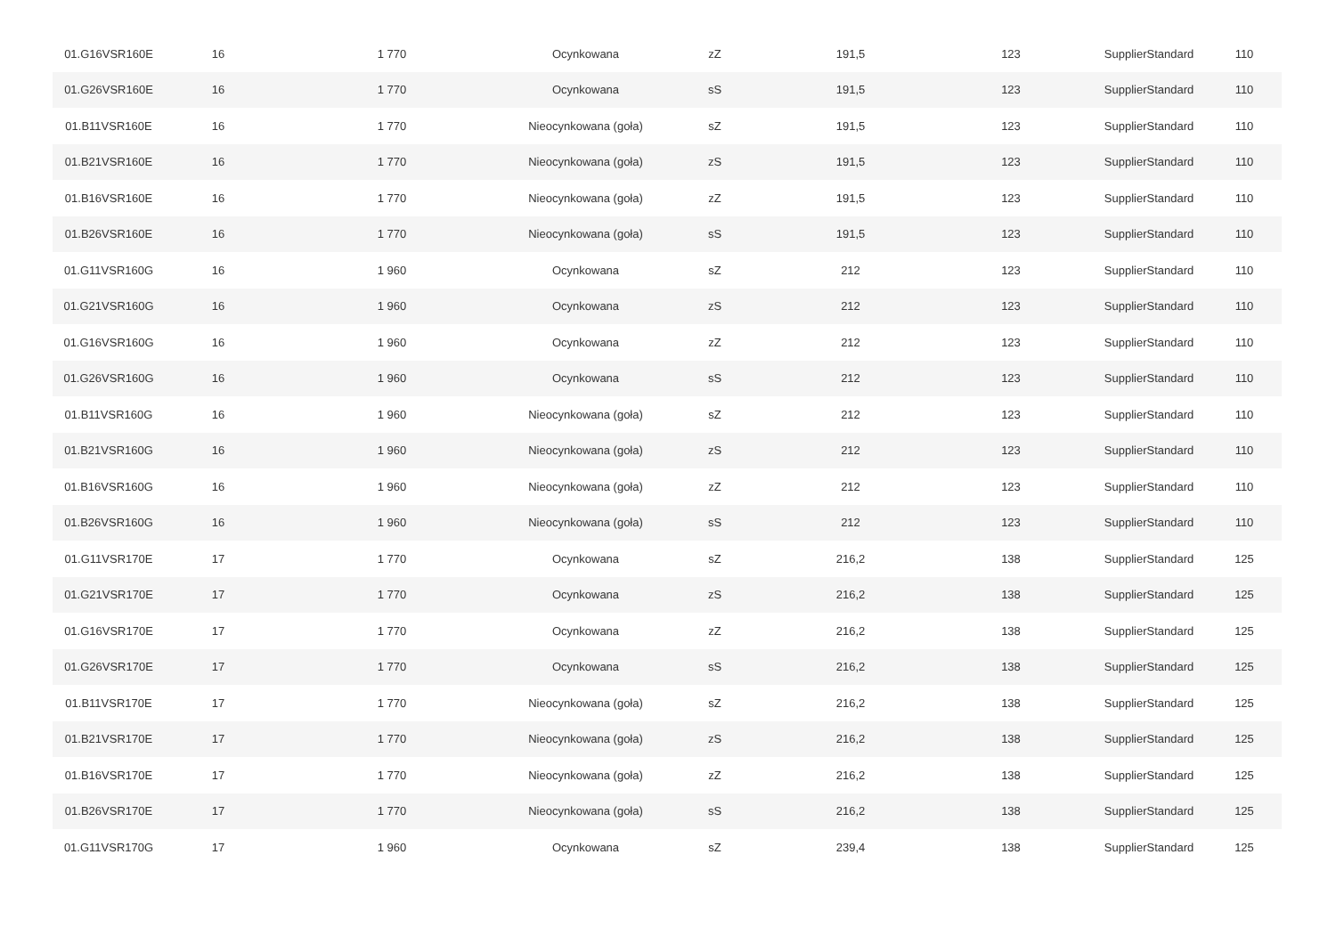| 01.G16VSR160E | 16 | 1 770 | Ocynkowana | zZ | 191,5 | 123 | SupplierStandard | 110 |
| 01.G26VSR160E | 16 | 1 770 | Ocynkowana | sS | 191,5 | 123 | SupplierStandard | 110 |
| 01.B11VSR160E | 16 | 1 770 | Nieocynkowana (goła) | sZ | 191,5 | 123 | SupplierStandard | 110 |
| 01.B21VSR160E | 16 | 1 770 | Nieocynkowana (goła) | zS | 191,5 | 123 | SupplierStandard | 110 |
| 01.B16VSR160E | 16 | 1 770 | Nieocynkowana (goła) | zZ | 191,5 | 123 | SupplierStandard | 110 |
| 01.B26VSR160E | 16 | 1 770 | Nieocynkowana (goła) | sS | 191,5 | 123 | SupplierStandard | 110 |
| 01.G11VSR160G | 16 | 1 960 | Ocynkowana | sZ | 212 | 123 | SupplierStandard | 110 |
| 01.G21VSR160G | 16 | 1 960 | Ocynkowana | zS | 212 | 123 | SupplierStandard | 110 |
| 01.G16VSR160G | 16 | 1 960 | Ocynkowana | zZ | 212 | 123 | SupplierStandard | 110 |
| 01.G26VSR160G | 16 | 1 960 | Ocynkowana | sS | 212 | 123 | SupplierStandard | 110 |
| 01.B11VSR160G | 16 | 1 960 | Nieocynkowana (goła) | sZ | 212 | 123 | SupplierStandard | 110 |
| 01.B21VSR160G | 16 | 1 960 | Nieocynkowana (goła) | zS | 212 | 123 | SupplierStandard | 110 |
| 01.B16VSR160G | 16 | 1 960 | Nieocynkowana (goła) | zZ | 212 | 123 | SupplierStandard | 110 |
| 01.B26VSR160G | 16 | 1 960 | Nieocynkowana (goła) | sS | 212 | 123 | SupplierStandard | 110 |
| 01.G11VSR170E | 17 | 1 770 | Ocynkowana | sZ | 216,2 | 138 | SupplierStandard | 125 |
| 01.G21VSR170E | 17 | 1 770 | Ocynkowana | zS | 216,2 | 138 | SupplierStandard | 125 |
| 01.G16VSR170E | 17 | 1 770 | Ocynkowana | zZ | 216,2 | 138 | SupplierStandard | 125 |
| 01.G26VSR170E | 17 | 1 770 | Ocynkowana | sS | 216,2 | 138 | SupplierStandard | 125 |
| 01.B11VSR170E | 17 | 1 770 | Nieocynkowana (goła) | sZ | 216,2 | 138 | SupplierStandard | 125 |
| 01.B21VSR170E | 17 | 1 770 | Nieocynkowana (goła) | zS | 216,2 | 138 | SupplierStandard | 125 |
| 01.B16VSR170E | 17 | 1 770 | Nieocynkowana (goła) | zZ | 216,2 | 138 | SupplierStandard | 125 |
| 01.B26VSR170E | 17 | 1 770 | Nieocynkowana (goła) | sS | 216,2 | 138 | SupplierStandard | 125 |
| 01.G11VSR170G | 17 | 1 960 | Ocynkowana | sZ | 239,4 | 138 | SupplierStandard | 125 |